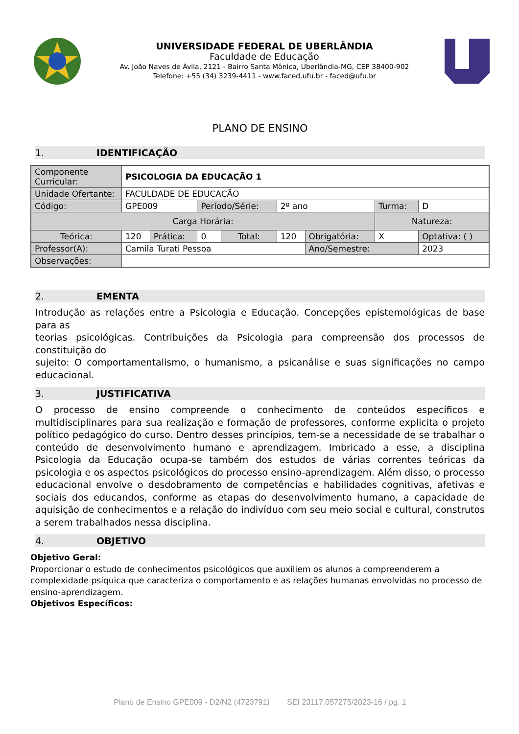UNIVERSIDADE FEDERAL DE UBERLÂNDIA
Faculdade de Educação
Av. João Naves de Ávila, 2121 - Bairro Santa Mônica, Uberlândia-MG, CEP 38400-902
Telefone: +55 (34) 3239-4411 - www.faced.ufu.br - faced@ufu.br
PLANO DE ENSINO
1. IDENTIFICAÇÃO
| Componente Curricular: | PSICOLOGIA DA EDUCAÇÃO 1 | | | | | | | |
| Unidade Ofertante: | FACULDADE DE EDUCAÇÃO | | | | | | | |
| Código: | GPE009 | | Período/Série: | | 2º ano | | Turma: | D |
| Carga Horária: | | | | | | | Natureza: | |
| Teórica: | 120 | Prática: | 0 | Total: | 120 | Obrigatória: | X | Optativa: ( ) |
| Professor(A): | Camila Turati Pessoa | | | | | Ano/Semestre: | | 2023 |
| Observações: | | | | | | | | |
2. EMENTA
Introdução as relações entre a Psicologia e Educação. Concepções epistemológicas de base para as
teorias psicológicas. Contribuições da Psicologia para compreensão dos processos de constituição do
sujeito: O comportamentalismo, o humanismo, a psicanálise e suas significações no campo educacional.
3. JUSTIFICATIVA
O processo de ensino compreende o conhecimento de conteúdos específicos e multidisciplinares para sua realização e formação de professores, conforme explicita o projeto político pedagógico do curso. Dentro desses princípios, tem-se a necessidade de se trabalhar o conteúdo de desenvolvimento humano e aprendizagem. Imbricado a esse, a disciplina Psicologia da Educação ocupa-se também dos estudos de várias correntes teóricas da psicologia e os aspectos psicológicos do processo ensino-aprendizagem. Além disso, o processo educacional envolve o desdobramento de competências e habilidades cognitivas, afetivas e sociais dos educandos, conforme as etapas do desenvolvimento humano, a capacidade de aquisição de conhecimentos e a relação do indivíduo com seu meio social e cultural, construtos a serem trabalhados nessa disciplina.
4. OBJETIVO
Objetivo Geral:
Proporcionar o estudo de conhecimentos psicológicos que auxiliem os alunos a compreenderem a
complexidade psíquica que caracteriza o comportamento e as relações humanas envolvidas no processo de
ensino-aprendizagem.
Objetivos Específicos:
Plano de Ensino GPE009 - D2/N2 (4723791) SEI 23117.057275/2023-16 / pg. 1